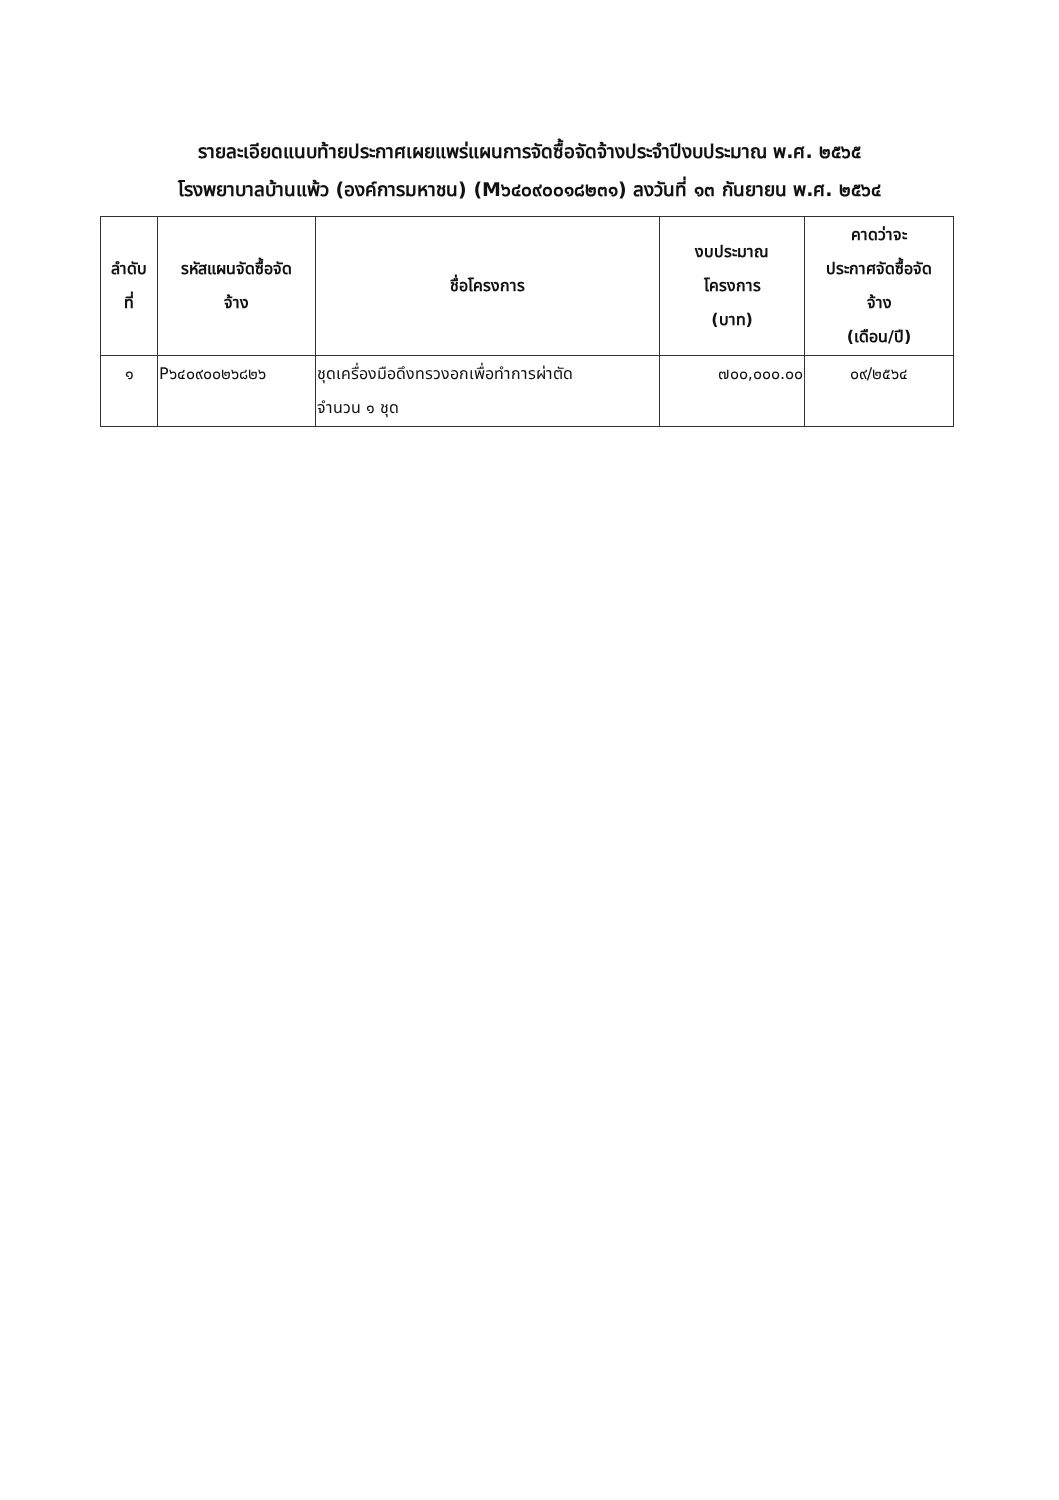รายละเอียดแนบท้ายประกาศเผยแพร่แผนการจัดซื้อจัดจ้างประจำปีงบประมาณ พ.ศ. ๒๕๖๕
โรงพยาบาลบ้านแพ้ว (องค์การมหาชน) (M๖๔๐๙๐๐๑๘๒๓๑) ลงวันที่ ๑๓ กันยายน พ.ศ. ๒๕๖๔
| ลำดับ ที่ | รหัสแผนจัดซื้อจัด จ้าง | ชื่อโครงการ | งบประมาณ โครงการ (บาท) | คาดว่าจะ ประกาศจัดซื้อจัด จ้าง (เดือน/ปี) |
| --- | --- | --- | --- | --- |
| ๑ | P๖๔๐๙๐๐๒๖๘๒๖ | ชุดเครื่องมือดึงทรวงอกเพื่อทำการผ่าตัด จำนวน ๑ ชุด | ๗๐๐,๐๐๐.๐๐ | ๐๙/๒๕๖๔ |